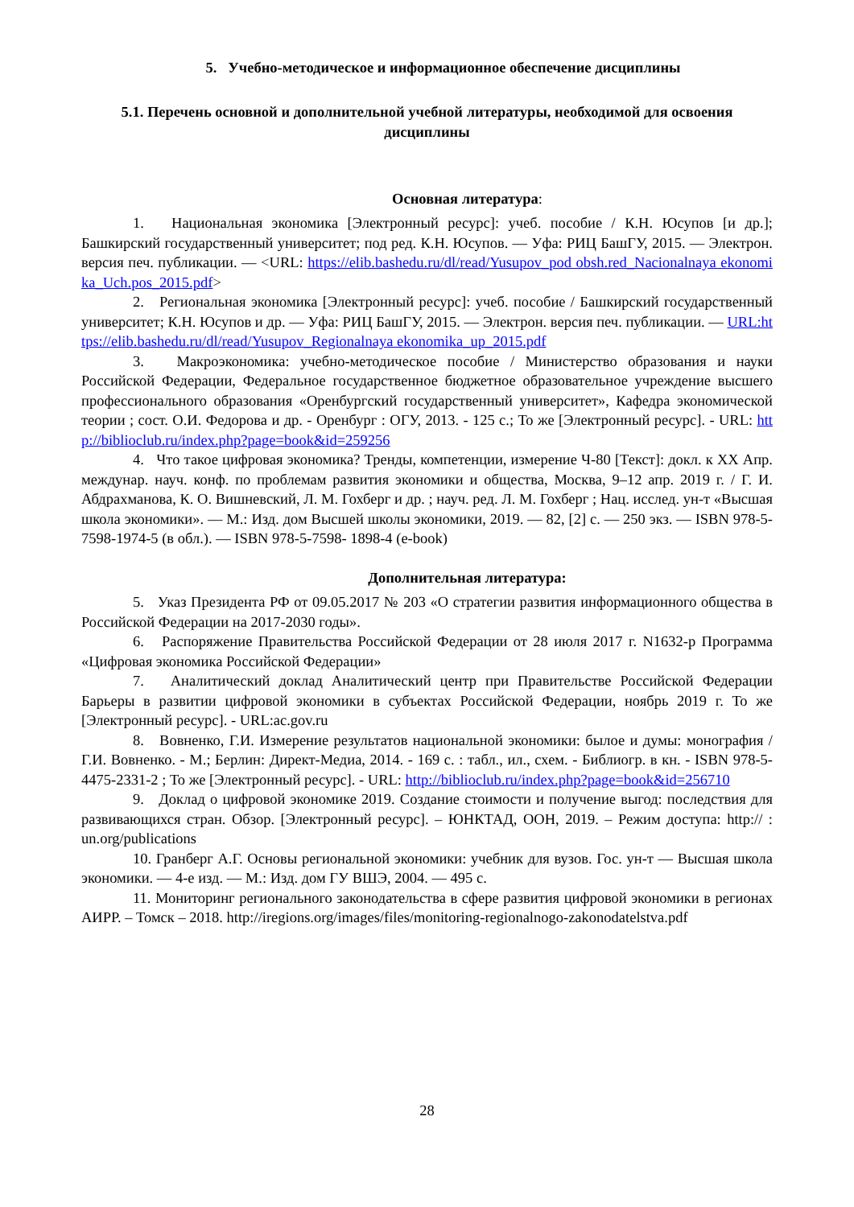5. Учебно-методическое и информационное обеспечение дисциплины
5.1. Перечень основной и дополнительной учебной литературы, необходимой для освоения дисциплины
Основная литература:
1. Национальная экономика [Электронный ресурс]: учеб. пособие / К.Н. Юсупов [и др.]; Башкирский государственный университет; под ред. К.Н. Юсупов. — Уфа: РИЦ БашГУ, 2015. — Электрон. версия печ. публикации. — <URL: https://elib.bashedu.ru/dl/read/Yusupov_pod obsh.red_Nacionalnaya ekonomika_Uch.pos_2015.pdf>
2. Региональная экономика [Электронный ресурс]: учеб. пособие / Башкирский государственный университет; К.Н. Юсупов и др. — Уфа: РИЦ БашГУ, 2015. — Электрон. версия печ. публикации. — URL:https://elib.bashedu.ru/dl/read/Yusupov_Regionalnaya ekonomika_up_2015.pdf
3. Макроэкономика: учебно-методическое пособие / Министерство образования и науки Российской Федерации, Федеральное государственное бюджетное образовательное учреждение высшего профессионального образования «Оренбургский государственный университет», Кафедра экономической теории ; сост. О.И. Федорова и др. - Оренбург : ОГУ, 2013. - 125 с.; То же [Электронный ресурс]. - URL: http://biblioclub.ru/index.php?page=book&id=259256
4. Что такое цифровая экономика? Тренды, компетенции, измерение Ч-80 [Текст]: докл. к XX Апр. междунар. науч. конф. по проблемам развития экономики и общества, Москва, 9–12 апр. 2019 г. / Г. И. Абдрахманова, К. О. Вишневский, Л. М. Гохберг и др. ; науч. ред. Л. М. Гохберг ; Нац. исслед. ун-т «Высшая школа экономики». — М.: Изд. дом Высшей школы экономики, 2019. — 82, [2] с. — 250 экз. — ISBN 978-5-7598-1974-5 (в обл.). — ISBN 978-5-7598- 1898-4 (e-book)
Дополнительная литература:
5. Указ Президента РФ от 09.05.2017 № 203 «О стратегии развития информационного общества в Российской Федерации на 2017-2030 годы».
6. Распоряжение Правительства Российской Федерации от 28 июля 2017 г. N1632-р Программа «Цифровая экономика Российской Федерации»
7. Аналитический доклад Аналитический центр при Правительстве Российской Федерации Барьеры в развитии цифровой экономики в субъектах Российской Федерации, ноябрь 2019 г. То же [Электронный ресурс]. - URL:ac.gov.ru
8. Вовненко, Г.И. Измерение результатов национальной экономики: былое и думы: монография / Г.И. Вовненко. - М.; Берлин: Директ-Медиа, 2014. - 169 с. : табл., ил., схем. - Библиогр. в кн. - ISBN 978-5-4475-2331-2 ; То же [Электронный ресурс]. - URL: http://biblioclub.ru/index.php?page=book&id=256710
9. Доклад о цифровой экономике 2019. Создание стоимости и получение выгод: последствия для развивающихся стран. Обзор. [Электронный ресурс]. – ЮНКТАД, ООН, 2019. – Режим доступа: http:// : un.org/publications
10. Гранберг А.Г. Основы региональной экономики: учебник для вузов. Гос. ун-т — Высшая школа экономики. — 4-е изд. — М.: Изд. дом ГУ ВШЭ, 2004. — 495 с.
11. Мониторинг регионального законодательства в сфере развития цифровой экономики в регионах АИРР. – Томск – 2018. http://iregions.org/images/files/monitoring-regionalnogo-zakonodatelstva.pdf
28